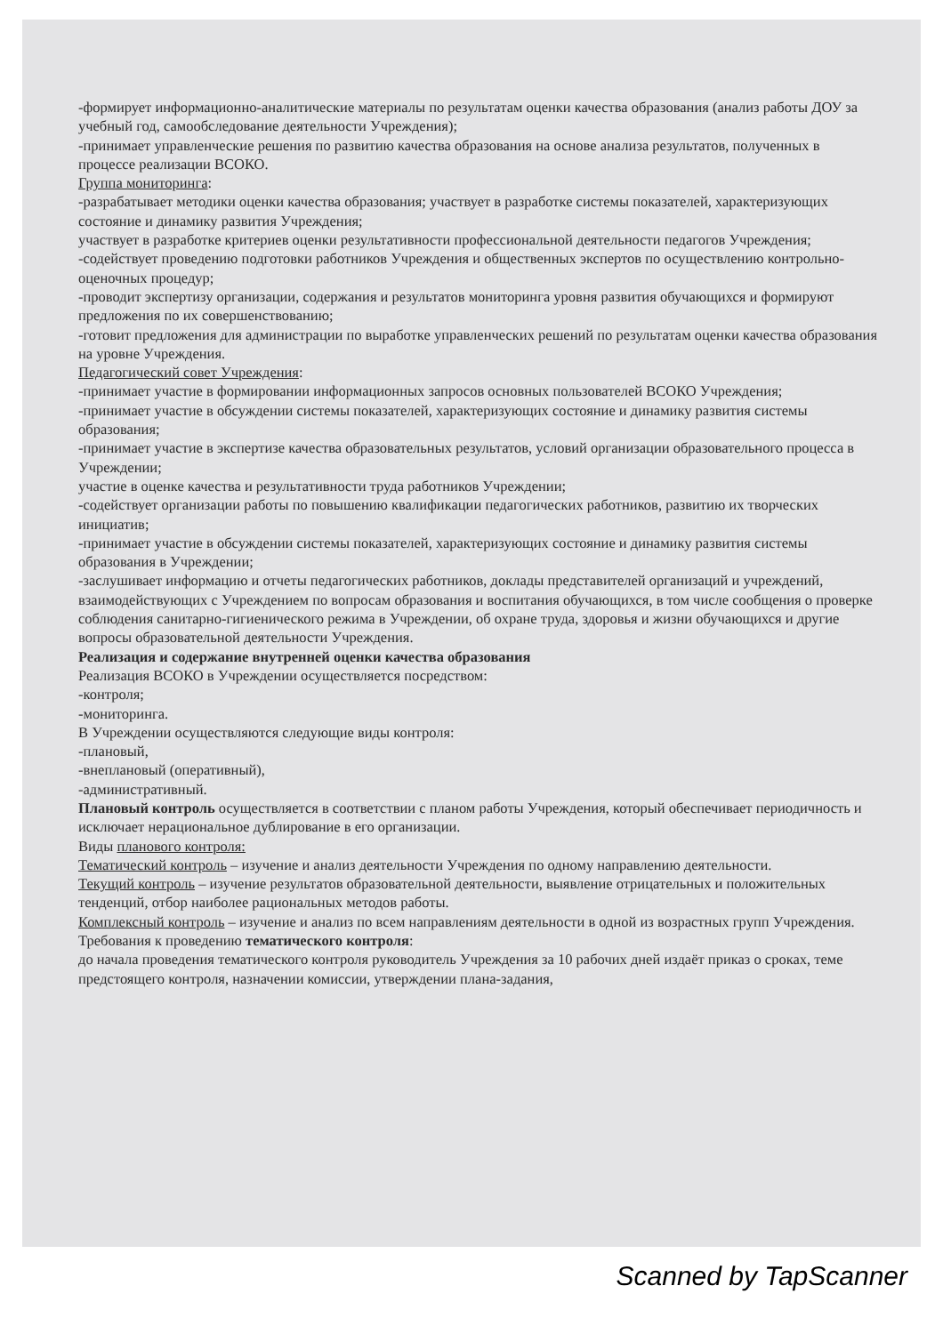-формирует информационно-аналитические материалы по результатам оценки качества образования (анализ работы ДОУ за учебный год, самообследование деятельности Учреждения);
-принимает управленческие решения по развитию качества образования на основе анализа результатов, полученных в процессе реализации ВСОКО.
Группа мониторинга:
-разрабатывает методики оценки качества образования; участвует в разработке системы показателей, характеризующих состояние и динамику развития Учреждения;
участвует в разработке критериев оценки результативности профессиональной деятельности педагогов Учреждения;
-содействует проведению подготовки работников Учреждения и общественных экспертов по осуществлению контрольно-оценочных процедур;
-проводит экспертизу организации, содержания и результатов мониторинга уровня развития обучающихся и формируют предложения по их совершенствованию;
-готовит предложения для администрации по выработке управленческих решений по результатам оценки качества образования на уровне Учреждения.
Педагогический совет Учреждения:
-принимает участие в формировании информационных запросов основных пользователей ВСОКО Учреждения;
-принимает участие в обсуждении системы показателей, характеризующих состояние и динамику развития системы образования;
-принимает участие в экспертизе качества образовательных результатов, условий организации образовательного процесса в Учреждении;
участие в оценке качества и результативности труда работников Учреждении;
-содействует организации работы по повышению квалификации педагогических работников, развитию их творческих инициатив;
-принимает участие в обсуждении системы показателей, характеризующих состояние и динамику развития системы образования в Учреждении;
-заслушивает информацию и отчеты педагогических работников, доклады представителей организаций и учреждений, взаимодействующих с Учреждением по вопросам образования и воспитания обучающихся, в том числе сообщения о проверке соблюдения санитарно-гигиенического режима в Учреждении, об охране труда, здоровья и жизни обучающихся и другие вопросы образовательной деятельности Учреждения.
Реализация и содержание внутренней оценки качества образования
Реализация ВСОКО в Учреждении осуществляется посредством:
-контроля;
-мониторинга.
В Учреждении осуществляются следующие виды контроля:
-плановый,
-внеплановый (оперативный),
-административный.
Плановый контроль осуществляется в соответствии с планом работы Учреждения, который обеспечивает периодичность и исключает нерациональное дублирование в его организации.
Виды планового контроля:
Тематический контроль – изучение и анализ деятельности Учреждения по одному направлению деятельности.
Текущий контроль – изучение результатов образовательной деятельности, выявление отрицательных и положительных тенденций, отбор наиболее рациональных методов работы.
Комплексный контроль – изучение и анализ по всем направлениям деятельности в одной из возрастных групп Учреждения.
Требования к проведению тематического контроля:
до начала проведения тематического контроля руководитель Учреждения за 10 рабочих дней издаёт приказ о сроках, теме предстоящего контроля, назначении комиссии, утверждении плана-задания,
Scanned by TapScanner